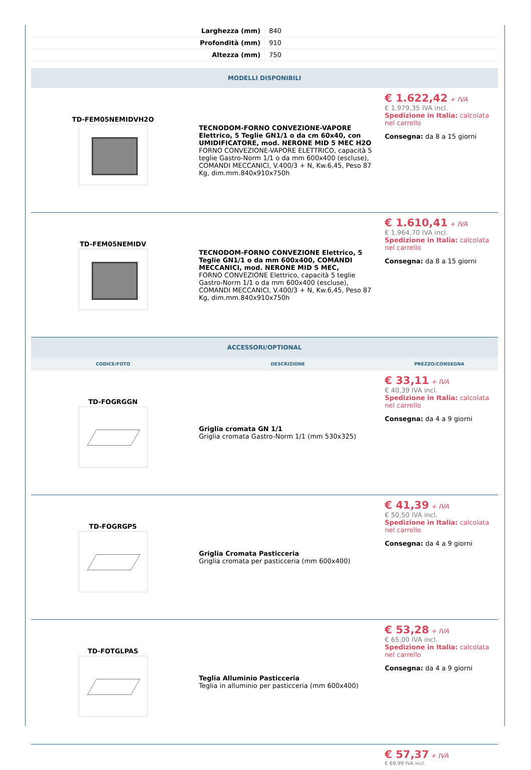| Larghezza (mm) | 840 |
| Profondità (mm) | 910 |
| Altezza (mm) | 750 |
| MODELLI DISPONIBILI | | |
| TD-FEM05NEMIDVH2O | TECNODOM-FORNO CONVEZIONE-VAPORE Elettrico, 5 Teglie GN1/1 o da cm 60x40, con UMIDIFICATORE, mod. NERONE MID 5 MEC H2O FORNO CONVEZIONE-VAPORE ELETTRICO, capacità 5 teglie Gastro-Norm 1/1 o da mm 600x400 (escluse), COMANDI MECCANICI, V.400/3 + N, Kw.6,45, Peso 87 Kg, dim.mm.840x910x750h | € 1.622,42 + IVA € 1.979,35 IVA incl. Spedizione in Italia: calcolata nel carrello Consegna: da 8 a 15 giorni |
| TD-FEM05NEMIDV | TECNODOM-FORNO CONVEZIONE Elettrico, 5 Teglie GN1/1 o da mm 600x400, COMANDI MECCANICI, mod. NERONE MID 5 MEC, FORNO CONVEZIONE Elettrico, capacità 5 teglie Gastro-Norm 1/1 o da mm 600x400 (escluse), COMANDI MECCANICI, V.400/3 + N, Kw.6,45, Peso 87 Kg, dim.mm.840x910x750h | € 1.610,41 + IVA € 1.964,70 IVA incl. Spedizione in Italia: calcolata nel carrello Consegna: da 8 a 15 giorni |
| ACCESSORI/OPTIONAL | | |
| CODICE/FOTO | DESCRIZIONE | PREZZO/CONSEGNA |
| TD-FOGRGGN | Griglia cromata GN 1/1 Griglia cromata Gastro-Norm 1/1 (mm 530x325) | € 33,11 + IVA € 40,39 IVA incl. Spedizione in Italia: calcolata nel carrello Consegna: da 4 a 9 giorni |
| TD-FOGRGPS | Griglia Cromata Pasticceria Griglia cromata per pasticceria (mm 600x400) | € 41,39 + IVA € 50,50 IVA incl. Spedizione in Italia: calcolata nel carrello Consegna: da 4 a 9 giorni |
| TD-FOTGLPAS | Teglia Alluminio Pasticceria Teglia in alluminio per pasticceria (mm 600x400) | € 53,28 + IVA € 65,00 IVA incl. Spedizione in Italia: calcolata nel carrello Consegna: da 4 a 9 giorni |
| | | € 57,37 + IVA € 69,99 IVA incl. |